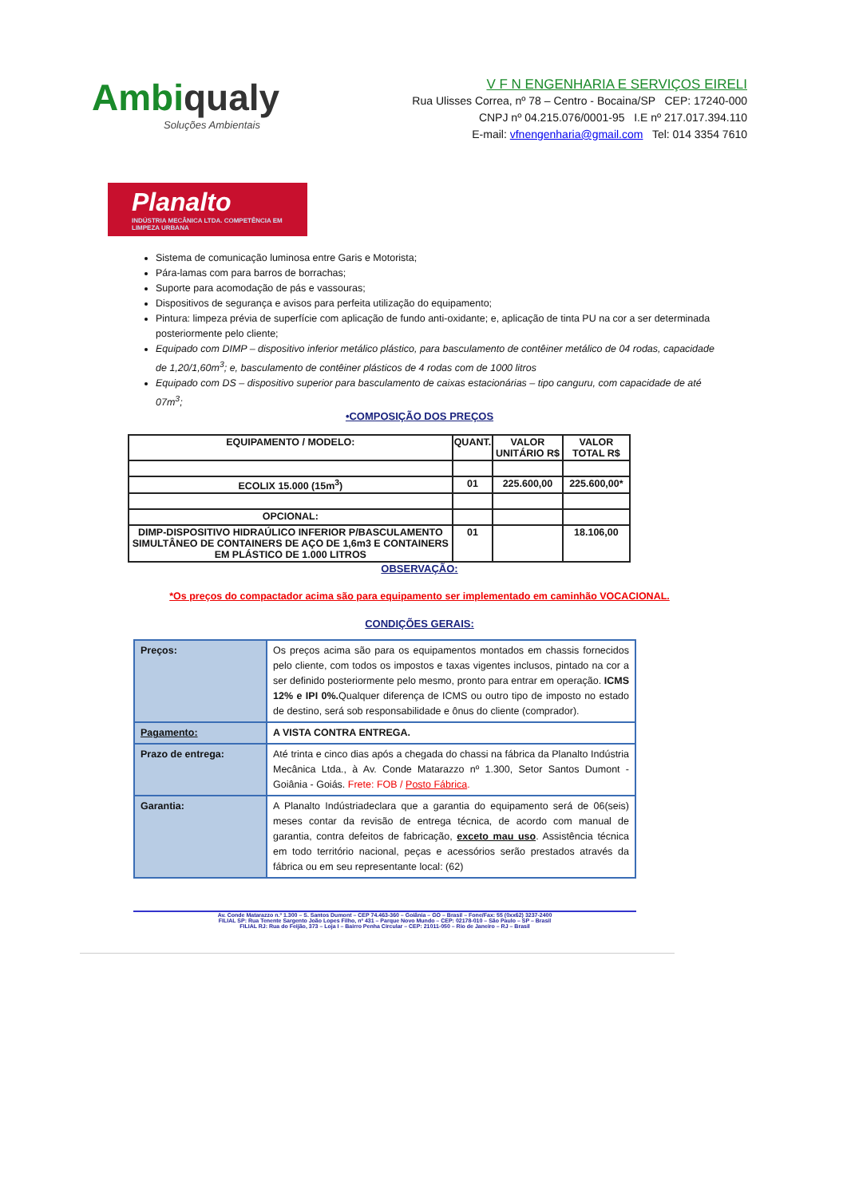Ambiqualy
Soluções Ambientais
V F N ENGENHARIA E SERVIÇOS EIRELI
Rua Ulisses Correa, nº 78 – Centro - Bocaina/SP CEP: 17240-000
CNPJ nº 04.215.076/0001-95 I.E nº 217.017.394.110
E-mail: vfnengenharia@gmail.com Tel: 014 3354 7610
Planalto
INDÚSTRIA MECÂNICA LTDA. COMPETÊNCIA EM LIMPEZA URBANA
Sistema de comunicação luminosa entre Garis e Motorista;
Pára-lamas com para barros de borrachas;
Suporte para acomodação de pás e vassouras;
Dispositivos de segurança e avisos para perfeita utilização do equipamento;
Pintura: limpeza prévia de superfície com aplicação de fundo anti-oxidante; e, aplicação de tinta PU na cor a ser determinada posteriormente pelo cliente;
Equipado com DIMP – dispositivo inferior metálico plástico, para basculamento de contêiner metálico de 04 rodas, capacidade de 1,20/1,60m<sup>3</sup>; e, basculamento de contêiner plásticos de 4 rodas com de 1000 litros
Equipado com DS – dispositivo superior para basculamento de caixas estacionárias – tipo canguru, com capacidade de até 07m<sup>3</sup>;
•COMPOSIÇÃO DOS PREÇOS
| EQUIPAMENTO / MODELO: | QUANT. | VALOR UNITÁRIO R$ | VALOR TOTAL R$ |
| --- | --- | --- | --- |
| ECOLIX 15.000 (15m<sup>3</sup>) | 01 | 225.600,00 | 225.600,00* |
| OPCIONAL: | | | |
| DIMP-DISPOSITIVO HIDRAÚLICO INFERIOR P/BASCULAMENTO SIMULTÂNEO DE CONTAINERS DE AÇO DE 1,6m3 E CONTAINERS EM PLÁSTICO DE 1.000 LITROS | 01 | | 18.106,00 |
OBSERVAÇÃO:
*Os preços do compactador acima são para equipamento ser implementado em caminhão VOCACIONAL.
CONDIÇÕES GERAIS:
| Preços: | Os preços acima são para os equipamentos montados em chassis fornecidos pelo cliente, com todos os impostos e taxas vigentes inclusos, pintado na cor a ser definido posteriormente pelo mesmo, pronto para entrar em operação. ICMS 12% e IPI 0%. Qualquer diferença de ICMS ou outro tipo de imposto no estado de destino, será sob responsabilidade e ônus do cliente (comprador). |
| Pagamento: | A VISTA CONTRA ENTREGA. |
| Prazo de entrega: | Até trinta e cinco dias após a chegada do chassi na fábrica da Planalto Indústria Mecânica Ltda., à Av. Conde Matarazzo nº 1.300, Setor Santos Dumont - Goiânia - Goiás. Frete: FOB / Posto Fábrica . |
| Garantia: | A Planalto Indústriadeclara que a garantia do equipamento será de 06(seis) meses contar da revisão de entrega técnica, de acordo com manual de garantia, contra defeitos de fabricação, exceto mau uso . Assistência técnica em todo território nacional, peças e acessórios serão prestados através da fábrica ou em seu representante local: (62) |
Av. Conde Matarazzo n.º 1.300 – S. Santos Dumont – CEP 74.463-360 – Goiânia – GO – Brasil – Fone/Fax: 55 (0xx62) 3237-2400
FILIAL SP: Rua Tenente Sargento João Lopes Filho, nº 431 – Parque Novo Mundo – CEP: 02178-010 – São Paulo – SP – Brasil
FILIAL RJ: Rua do Feijão, 373 – Loja I – Bairro Penha Circular – CEP: 21011-050 – Rio de Janeiro – RJ – Brasil